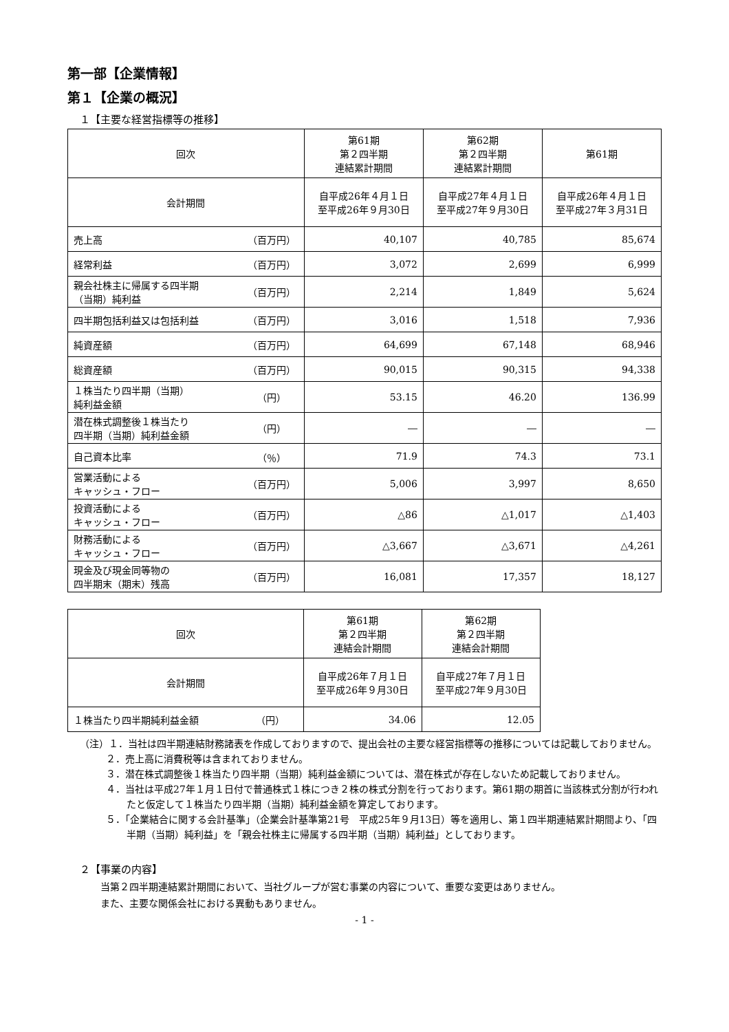第一部【企業情報】
第１【企業の概況】
１【主要な経営指標等の推移】
| 回次 | | 第61期 第２四半期 連結累計期間 | 第62期 第２四半期 連結累計期間 | 第61期 |
| 会計期間 | | 自平成26年４月１日 至平成26年９月30日 | 自平成27年４月１日 至平成27年９月30日 | 自平成26年４月１日 至平成27年３月31日 |
| 売上高 | （百万円） | 40,107 | 40,785 | 85,674 |
| 経常利益 | （百万円） | 3,072 | 2,699 | 6,999 |
| 親会社株主に帰属する四半期 （当期）純利益 | （百万円） | 2,214 | 1,849 | 5,624 |
| 四半期包括利益又は包括利益 | （百万円） | 3,016 | 1,518 | 7,936 |
| 純資産額 | （百万円） | 64,699 | 67,148 | 68,946 |
| 総資産額 | （百万円） | 90,015 | 90,315 | 94,338 |
| １株当たり四半期（当期） 純利益金額 | （円） | 53.15 | 46.20 | 136.99 |
| 潜在株式調整後１株当たり 四半期（当期）純利益金額 | （円） | ― | ― | ― |
| 自己資本比率 | （％） | 71.9 | 74.3 | 73.1 |
| 営業活動による キャッシュ・フロー | （百万円） | 5,006 | 3,997 | 8,650 |
| 投資活動による キャッシュ・フロー | （百万円） | △86 | △1,017 | △1,403 |
| 財務活動による キャッシュ・フロー | （百万円） | △3,667 | △3,671 | △4,261 |
| 現金及び現金同等物の 四半期末（期末）残高 | （百万円） | 16,081 | 17,357 | 18,127 |
| 回次 | | 第61期 第２四半期 連結会計期間 | 第62期 第２四半期 連結会計期間 |
| 会計期間 | | 自平成26年７月１日 至平成26年９月30日 | 自平成27年７月１日 至平成27年９月30日 |
| １株当たり四半期純利益金額 | （円） | 34.06 | 12.05 |
（注）１．当社は四半期連結財務諸表を作成しておりますので、提出会社の主要な経営指標等の推移については記載しておりません。
２．売上高に消費税等は含まれておりません。
３．潜在株式調整後１株当たり四半期（当期）純利益金額については、潜在株式が存在しないため記載しておりません。
４．当社は平成27年１月１日付で普通株式１株につき２株の株式分割を行っております。第61期の期首に当該株式分割が行われたと仮定して１株当たり四半期（当期）純利益金額を算定しております。
５．「企業結合に関する会計基準」（企業会計基準第21号　平成25年９月13日）等を適用し、第１四半期連結累計期間より、「四半期（当期）純利益」を「親会社株主に帰属する四半期（当期）純利益」としております。
２【事業の内容】
当第２四半期連結累計期間において、当社グループが営む事業の内容について、重要な変更はありません。
また、主要な関係会社における異動もありません。
- 1 -